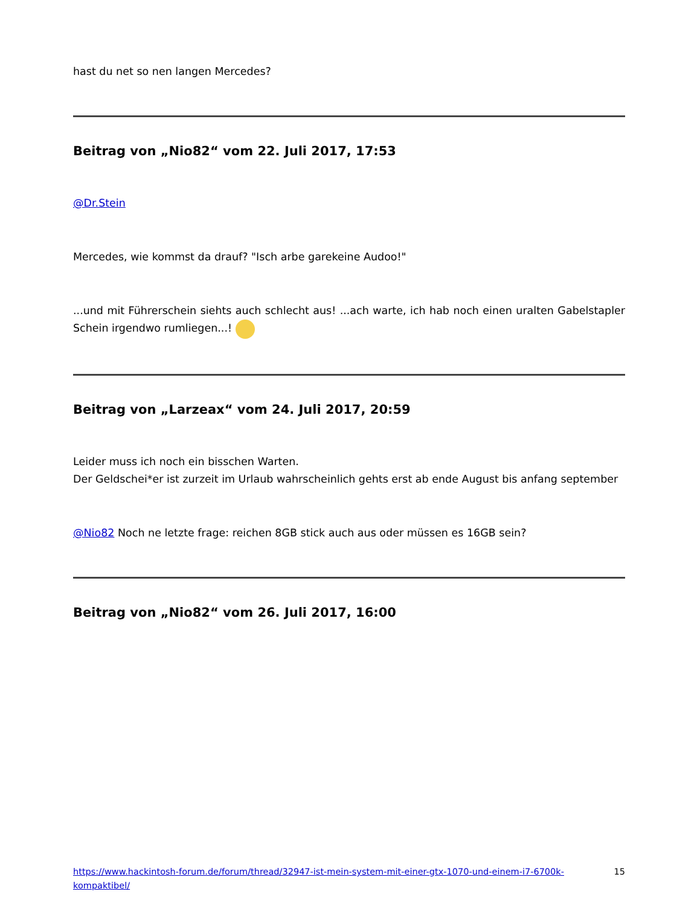hast du net so nen langen Mercedes?
Beitrag von „Nio82“ vom 22. Juli 2017, 17:53
@Dr.Stein
Mercedes, wie kommst da drauf? "Isch arbe garekeine Audoo!"
...und mit Führerschein siehts auch schlecht aus! ...ach warte, ich hab noch einen uralten Gabelstapler Schein irgendwo rumliegen...!
Beitrag von „Larzeax“ vom 24. Juli 2017, 20:59
Leider muss ich noch ein bisschen Warten.
Der Geldschei*er ist zurzeit im Urlaub wahrscheinlich gehts erst ab ende August bis anfang september
@Nio82 Noch ne letzte frage: reichen 8GB stick auch aus oder müssen es 16GB sein?
Beitrag von „Nio82“ vom 26. Juli 2017, 16:00
https://www.hackintosh-forum.de/forum/thread/32947-ist-mein-system-mit-einer-gtx-1070-und-einem-i7-6700k-kompaktibel/ 15